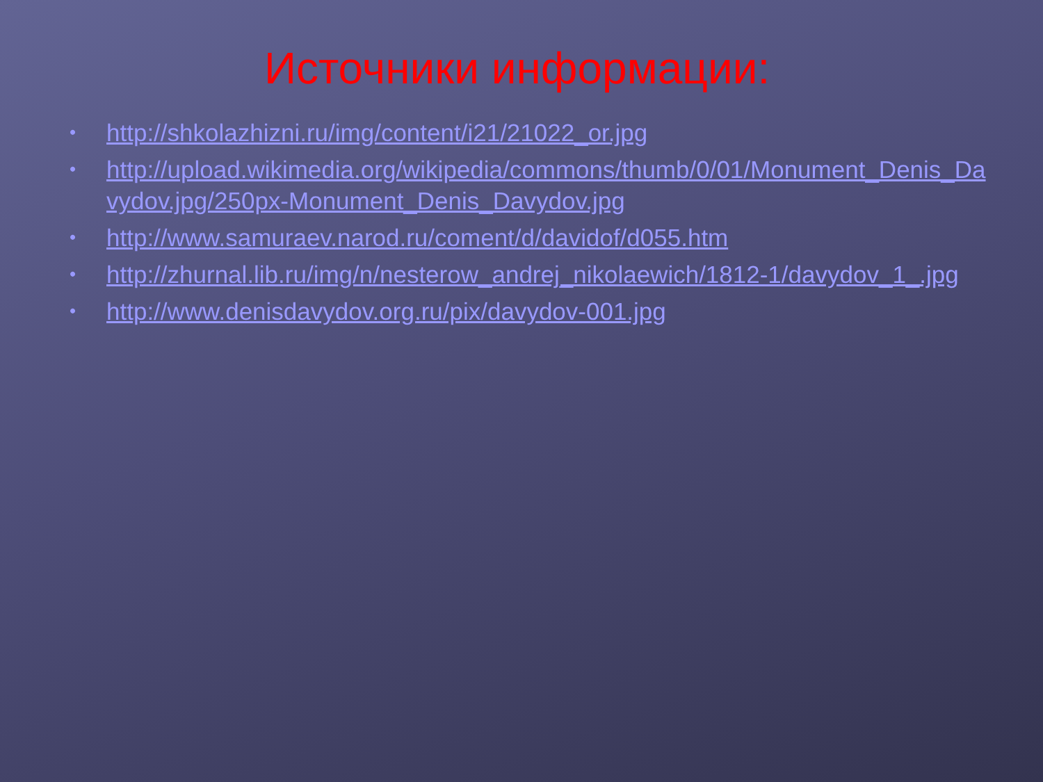Источники информации:
• http://shkolazhizni.ru/img/content/i21/21022_or.jpg
• http://upload.wikimedia.org/wikipedia/commons/thumb/0/01/Monument_Denis_Davydov.jpg/250px-Monument_Denis_Davydov.jpg
• http://www.samuraev.narod.ru/coment/d/davidof/d055.htm
• http://zhurnal.lib.ru/img/n/nesterow_andrej_nikolaewich/1812-1/davydov_1_.jpg
• http://www.denisdavydov.org.ru/pix/davydov-001.jpg